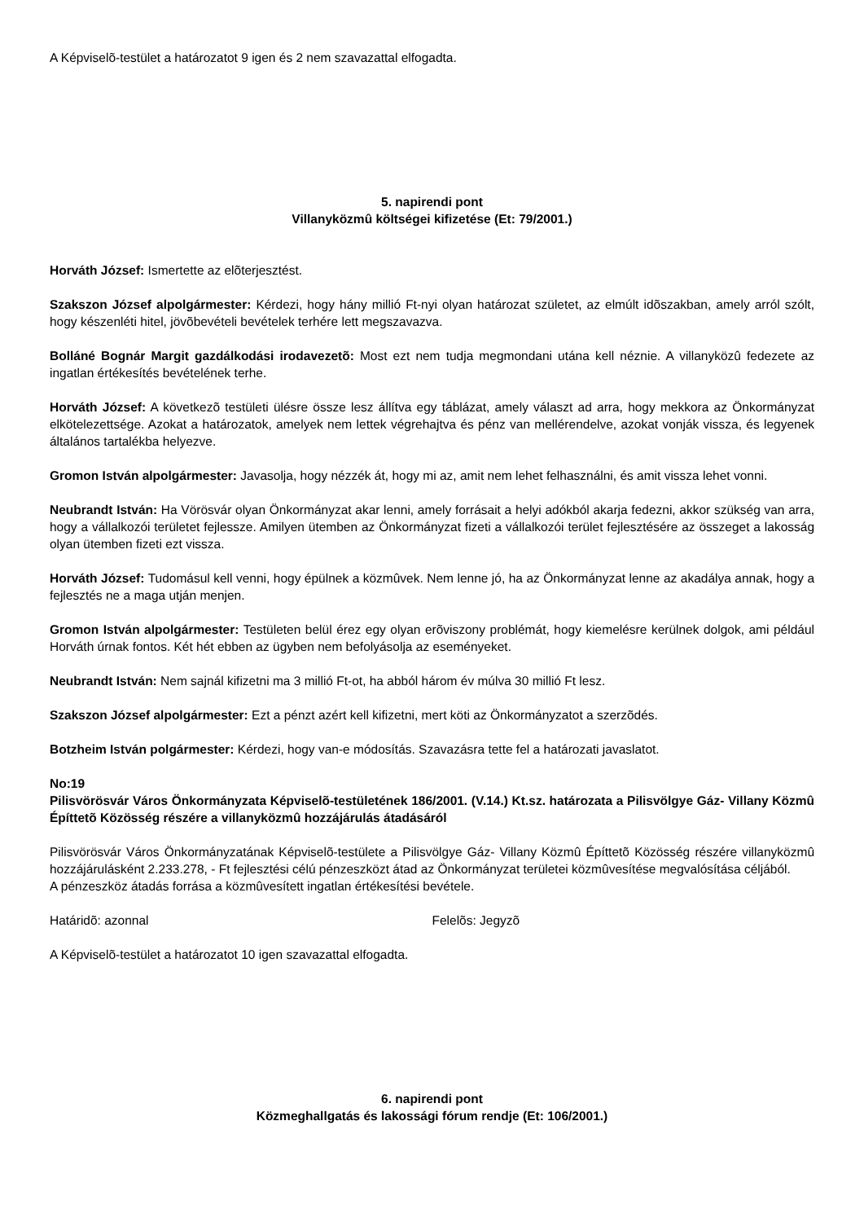A Képviselõ-testület a határozatot 9 igen és 2 nem szavazattal elfogadta.
5. napirendi pont
Villanyközmû költségei kifizetése (Et: 79/2001.)
Horváth József: Ismertette az elõterjesztést.
Szakszon József alpolgármester: Kérdezi, hogy hány millió Ft-nyi olyan határozat születet, az elmúlt idõszakban, amely arról szólt, hogy készenléti hitel, jövõbevételi bevételek terhére lett megszavazva.
Bolláné Bognár Margit gazdálkodási irodavezetõ: Most ezt nem tudja megmondani utána kell néznie. A villanyközû fedezete az ingatlan értékesítés bevételének terhe.
Horváth József: A következõ testületi ülésre össze lesz állítva egy táblázat, amely választ ad arra, hogy mekkora az Önkormányzat elkötelezettsége. Azokat a határozatok, amelyek nem lettek végrehajtva és pénz van mellérendelve, azokat vonják vissza, és legyenek általános tartalékba helyezve.
Gromon István alpolgármester: Javasolja, hogy nézzék át, hogy mi az, amit nem lehet felhasználni, és amit vissza lehet vonni.
Neubrandt István: Ha Vörösvár olyan Önkormányzat akar lenni, amely forrásait a helyi adókból akarja fedezni, akkor szükség van arra, hogy a vállalkozói területet fejlessze. Amilyen ütemben az Önkormányzat fizeti a vállalkozói terület fejlesztésére az összeget a lakosság olyan ütemben fizeti ezt vissza.
Horváth József: Tudomásul kell venni, hogy épülnek a közmûvek. Nem lenne jó, ha az Önkormányzat lenne az akadálya annak, hogy a fejlesztés ne a maga utján menjen.
Gromon István alpolgármester: Testületen belül érez egy olyan erõviszony problémát, hogy kiemelésre kerülnek dolgok, ami például Horváth úrnak fontos. Két hét ebben az ügyben nem befolyásolja az eseményeket.
Neubrandt István: Nem sajnál kifizetni ma 3 millió Ft-ot, ha abból három év múlva 30 millió Ft lesz.
Szakszon József alpolgármester: Ezt a pénzt azért kell kifizetni, mert köti az Önkormányzatot a szerzõdés.
Botzheim István polgármester: Kérdezi, hogy van-e módosítás. Szavazásra tette fel a határozati javaslatot.
No:19
Pilisvörösvár Város Önkormányzata Képviselõ-testületének 186/2001. (V.14.) Kt.sz. határozata a Pilisvölgye Gáz- Villany Közmû Építtetõ Közösség részére a villanyközmû hozzájárulás átadásáról
Pilisvörösvár Város Önkormányzatának Képviselõ-testülete a Pilisvölgye Gáz- Villany Közmû Építtetõ Közösség részére villanyközmû hozzájárulásként 2.233.278, - Ft fejlesztési célú pénzeszközt átad az Önkormányzat területei közmûvesítése megvalósítása céljából.
A pénzeszköz átadás forrása a közmûvesített ingatlan értékesítési bevétele.
Határidõ: azonnal Felelõs: Jegyzõ
A Képviselõ-testület a határozatot 10 igen szavazattal elfogadta.
6. napirendi pont
Közmeghallgatás és lakossági fórum rendje (Et: 106/2001.)